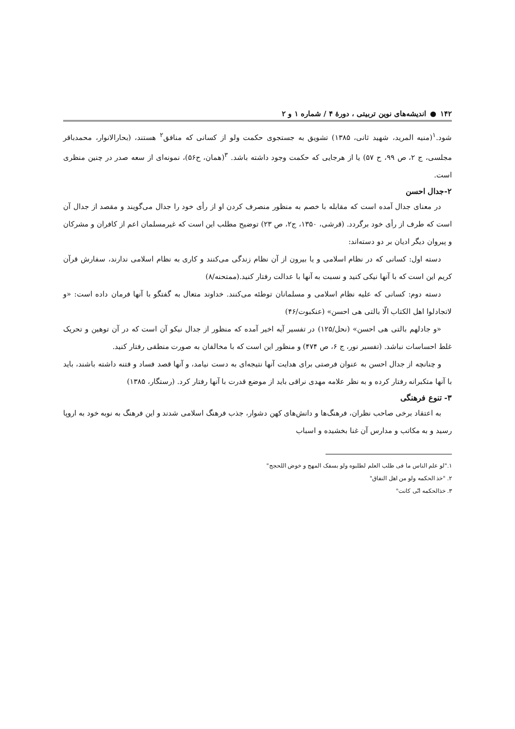۱۴۲ ● اندیشه‌های نوین تربیتی ، دورهٔ ۴ / شماره ۱ و ۲
شود.<sup>۱</sup>(منیه المرید، شهید ثانی، ۱۳۸۵) تشویق به جستجوی حکمت ولو از کسانی که منافق<sup>۲</sup> هستند، (بحارالانوار، محمدباقر مجلسی، ج ۲، ص ۹۹، ح ۵۷) یا از هرجایی که حکمت وجود داشته باشد. <sup>۳</sup>(همان، ح۵۶)، نمونه‌ای از سعه صدر در چنین منظری است.
۲-جدال احسن
در معنای جدال آمده است که مقابله با خصم به منظور منصرف کردن او از رأی خود را جدال می‌گویند و مقصد از جدال آن است که طرف از رأی خود برگردد. (قرشی، ۱۳۵۰، ج۲، ص ۲۳) توضیح مطلب این است که غیرمسلمان اعم از کافران و مشرکان و پیروان دیگر ادیان بر دو دسته‌اند:
دسته اول: کسانی که در نظام اسلامی و یا بیرون از آن نظام زندگی می‌کنند و کاری به نظام اسلامی ندارند، سفارش قرآن کریم این است که با آنها نیکی کنید و نسبت به آنها با عدالت رفتار کنید.(ممتحنه/۸)
دسته دوم: کسانی که علیه نظام اسلامی و مسلمانان توطئه می‌کنند. خداوند متعال به گفتگو با آنها فرمان داده است: «و لاتجادلوا اهل الکتاب الّا بالتی هی احسن» (عنکبوت/۴۶)
«و جادلهم بالتی هی احسن» (نحل/۱۲۵) در تفسیر آیه اخیر آمده که منظور از جدال نیکو آن است که در آن توهین و تحریک غلط احساسات نباشد. (تفسیر نور، ج ۶، ص ۴۷۴) و منظور این است که با مخالفان به صورت منطقی رفتار کنید.
و چنانچه از جدال احسن به عنوان فرصتی برای هدایت آنها نتیجه‌ای به دست نیامد، و آنها قصد فساد و فتنه داشته باشند، باید با آنها متکبرانه رفتار کرده و به نظر علامه مهدی نراقی باید از موضع قدرت با آنها رفتار کرد. (رستگار، ۱۳۸۵)
۳- تنوع فرهنگی
به اعتقاد برخی صاحب نظران، فرهنگ‌ها و دانش‌های کهن دشوار، جذب فرهنگ اسلامی شدند و این فرهنگ به نوبه خود به اروپا رسید و به مکاتب و مدارس آن غنا بخشیده و اسباب
۱."لو علم الناس ما فی طلب العلم لطلبوه ولو بسفک المهج و خوض اللحجج"
۲. "خذ الحکمه ولو من اهل النفاق"
۳. خذالحکمه انّی کانت"